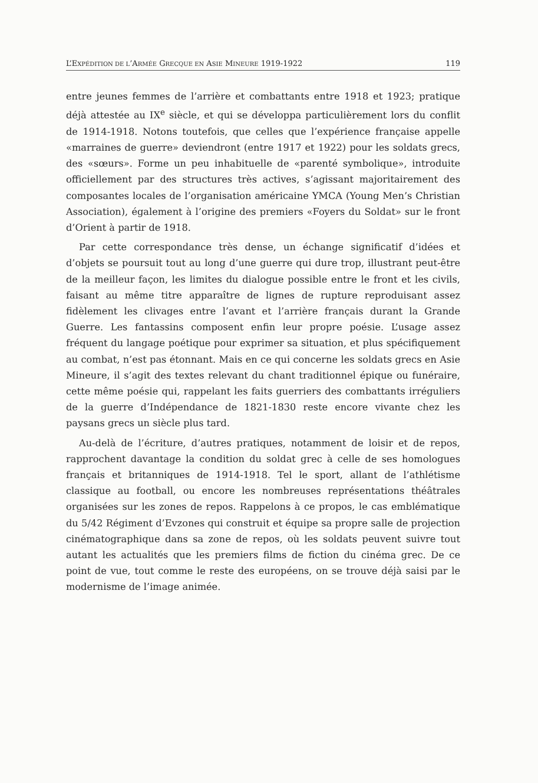L’EXPÉDITION DE L’ARMÉE GRECQUE EN ASIE MINEURE 1919-1922 119
entre jeunes femmes de l’arrière et combattants entre 1918 et 1923; pratique déjà attestée au IX<sup>e</sup> siècle, et qui se développa particulièrement lors du conflit de 1914-1918. Notons toutefois, que celles que l’expérience française appelle «marraines de guerre» deviendront (entre 1917 et 1922) pour les soldats grecs, des «sœurs». Forme un peu inhabituelle de «parenté symbolique», introduite officiellement par des structures très actives, s’agissant majoritairement des composantes locales de l’organisation américaine YMCA (Young Men’s Christian Association), également à l’origine des premiers «Foyers du Soldat» sur le front d’Orient à partir de 1918.
Par cette correspondance très dense, un échange significatif d’idées et d’objets se poursuit tout au long d’une guerre qui dure trop, illustrant peut-être de la meilleur façon, les limites du dialogue possible entre le front et les civils, faisant au même titre apparaître de lignes de rupture reproduisant assez fidèlement les clivages entre l’avant et l’arrière français durant la Grande Guerre. Les fantassins composent enfin leur propre poésie. L’usage assez fréquent du langage poétique pour exprimer sa situation, et plus spécifiquement au combat, n’est pas étonnant. Mais en ce qui concerne les soldats grecs en Asie Mineure, il s’agit des textes relevant du chant traditionnel épique ou funéraire, cette même poésie qui, rappelant les faits guerriers des combattants irréguliers de la guerre d’Indépendance de 1821-1830 reste encore vivante chez les paysans grecs un siècle plus tard.
Au-delà de l’écriture, d’autres pratiques, notamment de loisir et de repos, rapprochent davantage la condition du soldat grec à celle de ses homologues français et britanniques de 1914-1918. Tel le sport, allant de l’athlétisme classique au football, ou encore les nombreuses représentations théâtrales organisées sur les zones de repos. Rappelons à ce propos, le cas emblématique du 5/42 Régiment d’Evzones qui construit et équipe sa propre salle de projection cinématographique dans sa zone de repos, où les soldats peuvent suivre tout autant les actualités que les premiers films de fiction du cinéma grec. De ce point de vue, tout comme le reste des européens, on se trouve déjà saisi par le modernisme de l’image animée.